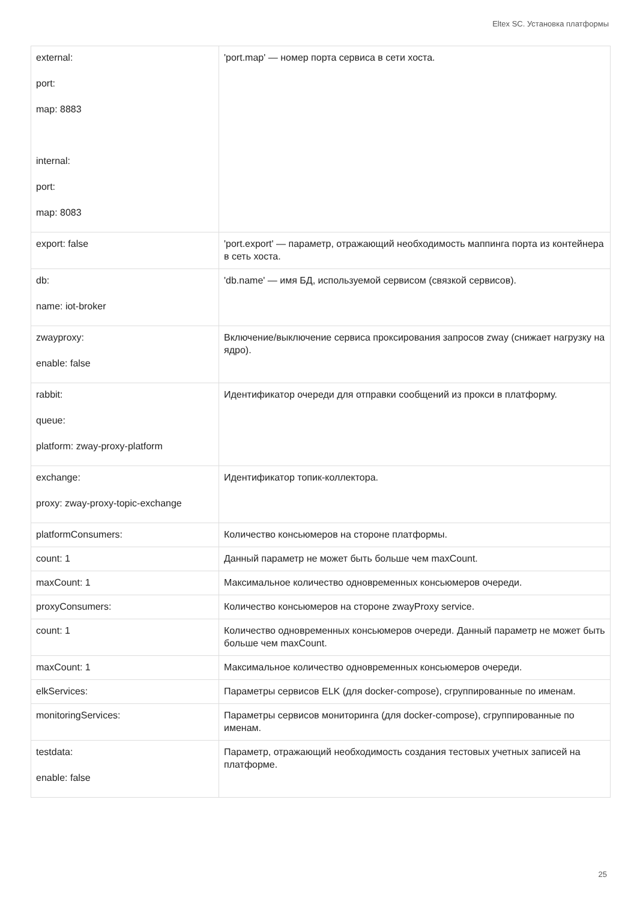Eltex SC. Установка платформы
| external: port: map: 8883 internal: port: map: 8083 | 'port.map' — номер порта сервиса в сети хоста. |
| export: false | 'port.export' — параметр, отражающий необходимость маппинга порта из контейнера в сеть хоста. |
| db: name: iot-broker | 'db.name' — имя БД, используемой сервисом (связкой сервисов). |
| zwayproxy: enable: false | Включение/выключение сервиса проксирования запросов zway (снижает нагрузку на ядро). |
| rabbit: queue: platform: zway-proxy-platform | Идентификатор очереди для отправки сообщений из прокси в платформу. |
| exchange: proxy: zway-proxy-topic-exchange | Идентификатор топик-коллектора. |
| platformConsumers: | Количество консьюмеров на стороне платформы. |
| count: 1 | Данный параметр не может быть больше чем maxCount. |
| maxCount: 1 | Максимальное количество одновременных консьюмеров очереди. |
| proxyConsumers: | Количество консьюмеров на стороне zwayProxy service. |
| count: 1 | Количество одновременных консьюмеров очереди. Данный параметр не может быть больше чем maxCount. |
| maxCount: 1 | Максимальное количество одновременных консьюмеров очереди. |
| elkServices: | Параметры сервисов ELK (для docker-compose), сгруппированные по именам. |
| monitoringServices: | Параметры сервисов мониторинга (для docker-compose), сгруппированные по именам. |
| testdata: enable: false | Параметр, отражающий необходимость создания тестовых учетных записей на платформе. |
25